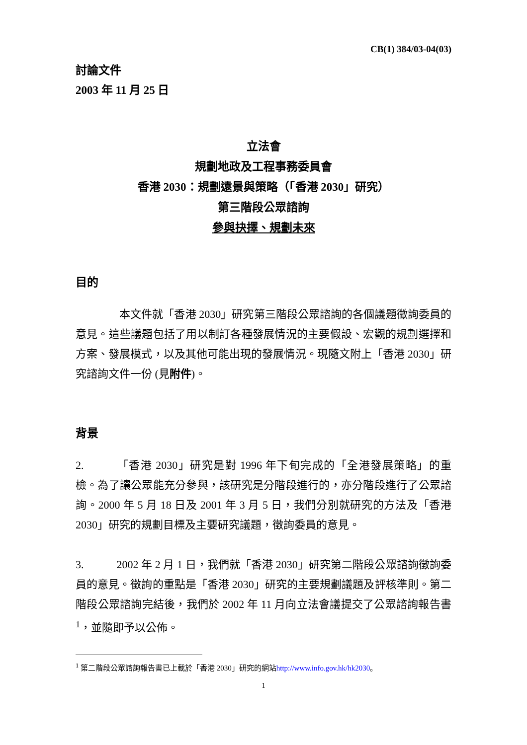CB(1) 384/03-04(03)
討論文件
2003 年 11 月 25 日
立法會
規劃地政及工程事務委員會
香港 2030：規劃遠景與策略（「香港 2030」研究）
第三階段公眾諮詢
參與抉擇、規劃未來
目的
    本文件就「香港 2030」研究第三階段公眾諮詢的各個議題徵詢委員的意見。這些議題包括了用以制訂各種發展情況的主要假設、宏觀的規劃選擇和方案、發展模式，以及其他可能出現的發展情況。現隨文附上「香港 2030」研究諮詢文件一份 (見附件)。
背景
2.   「香港 2030」研究是對 1996 年下旬完成的「全港發展策略」的重檢。為了讓公眾能充分參與，該研究是分階段進行的，亦分階段進行了公眾諮詢。2000 年 5 月 18 日及 2001 年 3 月 5 日，我們分別就研究的方法及「香港 2030」研究的規劃目標及主要研究議題，徵詢委員的意見。
3.   2002 年 2 月 1 日，我們就「香港 2030」研究第二階段公眾諮詢徵詢委員的意見。徵詢的重點是「香港 2030」研究的主要規劃議題及評核準則。第二階段公眾諮詢完結後，我們於 2002 年 11 月向立法會議提交了公眾諮詢報告書<sup>1</sup>，並隨即予以公佈。
<sup>1</sup> 第二階段公眾諮詢報告書已上載於「香港 2030」研究的網站http://www.info.gov.hk/hk2030。
1